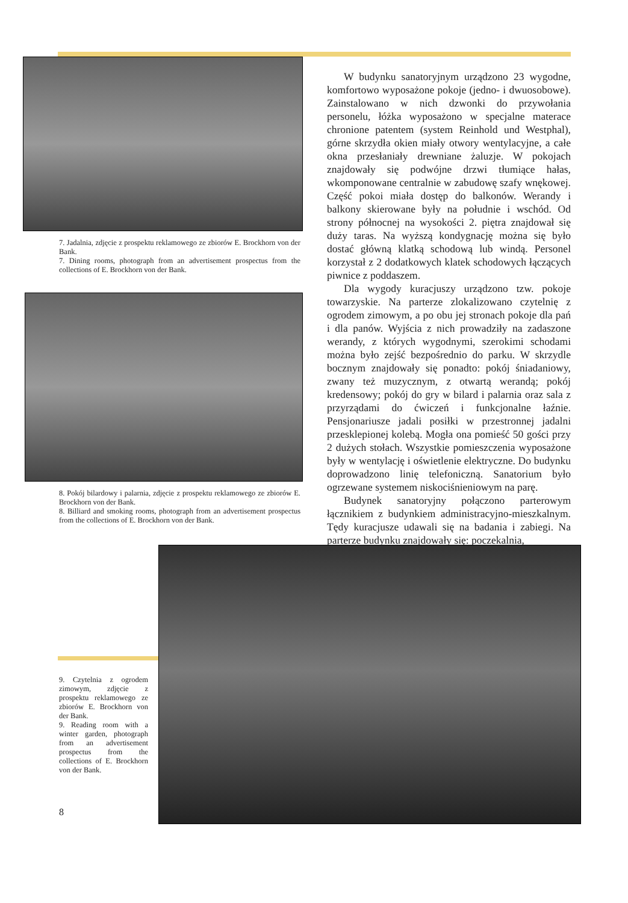7. Jadalnia, zdjęcie z prospektu reklamowego ze zbiorów E. Brockhorn von der Bank.
7. Dining rooms, photograph from an advertisement prospectus from the collections of E. Brockhorn von der Bank.
8. Pokój bilardowy i palarnia, zdjęcie z prospektu reklamowego ze zbiorów E. Brockhorn von der Bank.
8. Billiard and smoking rooms, photograph from an advertisement prospectus from the collections of E. Brockhorn von der Bank.
W budynku sanatoryjnym urządzono 23 wygodne, komfortowo wyposażone pokoje (jedno- i dwuosobowe). Zainstalowano w nich dzwonki do przywołania personelu, łóżka wyposażono w specjalne materace chronione patentem (system Reinhold und Westphal), górne skrzydła okien miały otwory wentylacyjne, a całe okna przesłaniały drewniane żaluzje. W pokojach znajdowały się podwójne drzwi tłumiące hałas, wkomponowane centralnie w zabudowę szafy wnękowej. Część pokoi miała dostęp do balkonów. Werandy i balkony skierowane były na południe i wschód. Od strony północnej na wysokości 2. piętra znajdował się duży taras. Na wyższą kondygnację można się było dostać główną klatką schodową lub windą. Personel korzystał z 2 dodatkowych klatek schodowych łączących piwnice z poddaszem.
Dla wygody kuracjuszy urządzono tzw. pokoje towarzyskie. Na parterze zlokalizowano czytelnię z ogrodem zimowym, a po obu jej stronach pokoje dla pań i dla panów. Wyjścia z nich prowadziły na zadaszone werandy, z których wygodnymi, szerokimi schodami można było zejść bezpośrednio do parku. W skrzydle bocznym znajdowały się ponadto: pokój śniadaniowy, zwany też muzycznym, z otwartą werandą; pokój kredensowy; pokój do gry w bilard i palarnia oraz sala z przyrządami do ćwiczeń i funkcjonalne łaźnie. Pensjonariusze jadali posiłki w przestronnej jadalni przesklepionej kolebą. Mogła ona pomieść 50 gości przy 2 dużych stołach. Wszystkie pomieszczenia wyposażone były w wentylację i oświetlenie elektryczne. Do budynku doprowadzono linię telefoniczną. Sanatorium było ogrzewane systemem niskociśnieniowym na parę.
Budynek sanatoryjny połączono parterowym łącznikiem z budynkiem administracyjno-mieszkalnym. Tędy kuracjusze udawali się na badania i zabiegi. Na parterze budynku znajdowały się: poczekalnia,
9. Czytelnia z ogrodem zimowym, zdjęcie z prospektu reklamowego ze zbiorów E. Brockhorn von der Bank.
9. Reading room with a winter garden, photograph from an advertisement prospectus from the collections of E. Brockhorn von der Bank.
8